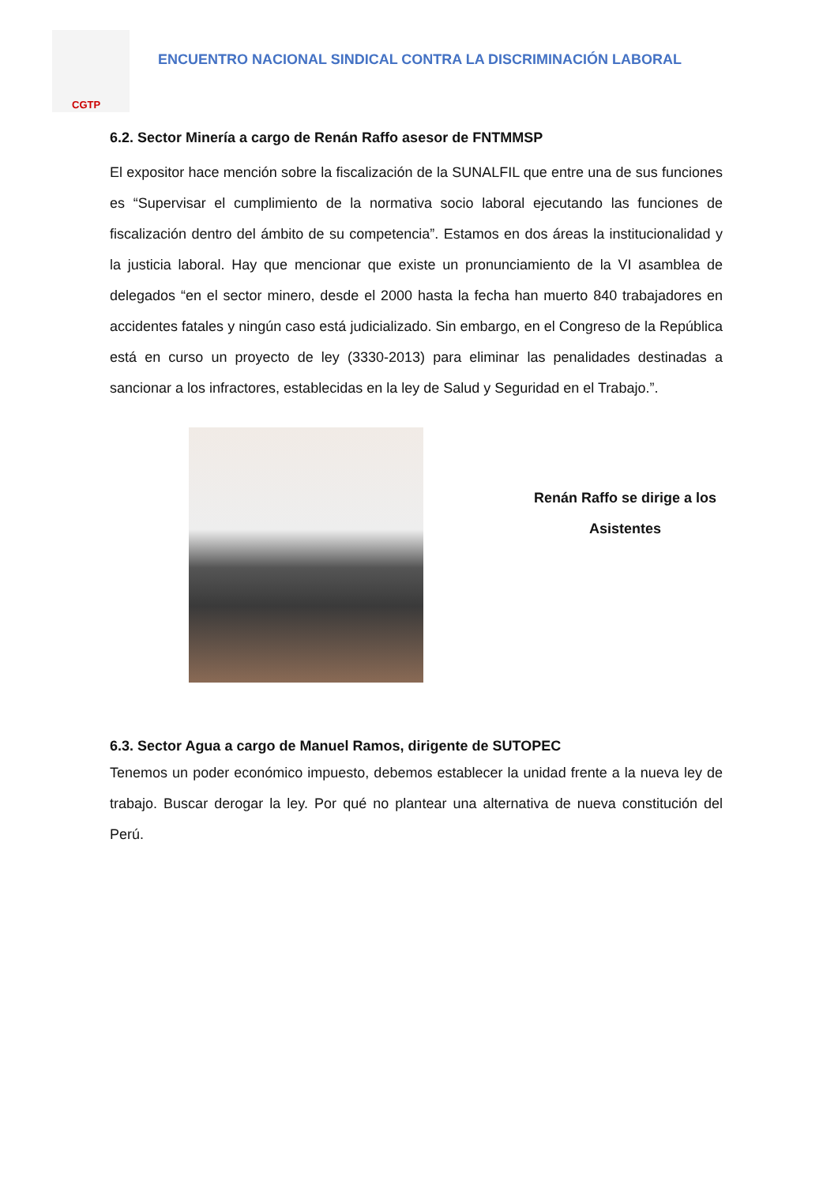CGTP
ENCUENTRO NACIONAL SINDICAL CONTRA LA DISCRIMINACIÓN LABORAL
6.2. Sector Minería a cargo de Renán Raffo asesor de FNTMMSP
El expositor hace mención sobre la fiscalización de la SUNALFIL que entre una de sus funciones es “Supervisar el cumplimiento de la normativa socio laboral ejecutando las funciones de fiscalización dentro del ámbito de su competencia”. Estamos en dos áreas la institucionalidad y la justicia laboral. Hay que mencionar que existe un pronunciamiento de la VI asamblea de delegados “en el sector minero, desde el 2000 hasta la fecha han muerto 840 trabajadores en accidentes fatales y ningún caso está judicializado. Sin embargo, en el Congreso de la República está en curso un proyecto de ley (3330-2013) para eliminar las penalidades destinadas a sancionar a los infractores, establecidas en la ley de Salud y Seguridad en el Trabajo.”.
Renán Raffo se dirige a los
Asistentes
6.3. Sector Agua a cargo de Manuel Ramos, dirigente de SUTOPEC
Tenemos un poder económico impuesto, debemos establecer la unidad frente a la nueva ley de trabajo. Buscar derogar la ley. Por qué no plantear una alternativa de nueva constitución del Perú.